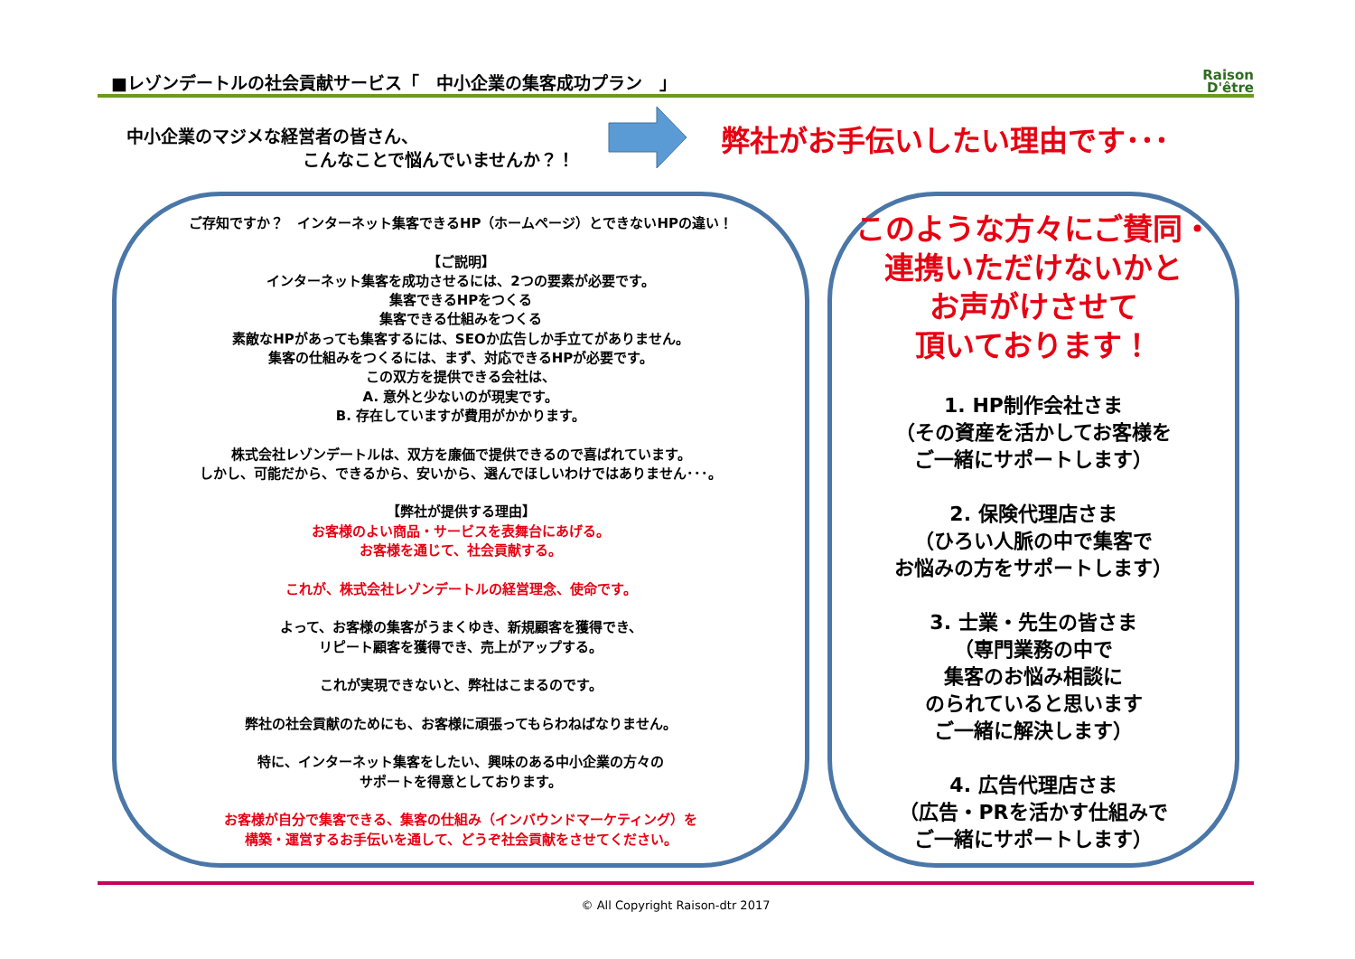■レゾンデートルの社会貢献サービス「　中小企業の集客成功プラン　」 Raison
D'être
中小企業のマジメな経営者の皆さん、
こんなことで悩んでいませんか？！
弊社がお手伝いしたい理由です･･･
ご存知ですか？　インターネット集客できるHP（ホームページ）とできないHPの違い！
【ご説明】
インターネット集客を成功させるには、2つの要素が必要です。
集客できるHPをつくる
集客できる仕組みをつくる
素敵なHPがあっても集客するには、SEOか広告しか手立てがありません。
集客の仕組みをつくるには、まず、対応できるHPが必要です。
この双方を提供できる会社は、
A. 意外と少ないのが現実です。
B. 存在していますが費用がかかります。
株式会社レゾンデートルは、双方を廉価で提供できるので喜ばれています。
しかし、可能だから、できるから、安いから、選んでほしいわけではありません･･･。
【弊社が提供する理由】
お客様のよい商品・サービスを表舞台にあげる。
お客様を通じて、社会貢献する。
これが、株式会社レゾンデートルの経営理念、使命です。
よって、お客様の集客がうまくゆき、新規顧客を獲得でき、
リピート顧客を獲得でき、売上がアップする。
これが実現できないと、弊社はこまるのです。
弊社の社会貢献のためにも、お客様に頑張ってもらわねばなりません。
特に、インターネット集客をしたい、興味のある中小企業の方々の
サポートを得意としております。
お客様が自分で集客できる、集客の仕組み（インバウンドマーケティング）を
構築・運営するお手伝いを通して、どうぞ社会貢献をさせてください。
このような方々にご賛同・
連携いただけないかと
お声がけさせて
頂いております！
1. HP制作会社さま
（その資産を活かしてお客様を
ご一緒にサポートします）
2. 保険代理店さま
（ひろい人脈の中で集客で
お悩みの方をサポートします）
3. 士業・先生の皆さま
（専門業務の中で
集客のお悩み相談に
のられていると思います
ご一緒に解決します）
4. 広告代理店さま
（広告・PRを活かす仕組みで
ご一緒にサポートします）
© All Copyright Raison-dtr 2017